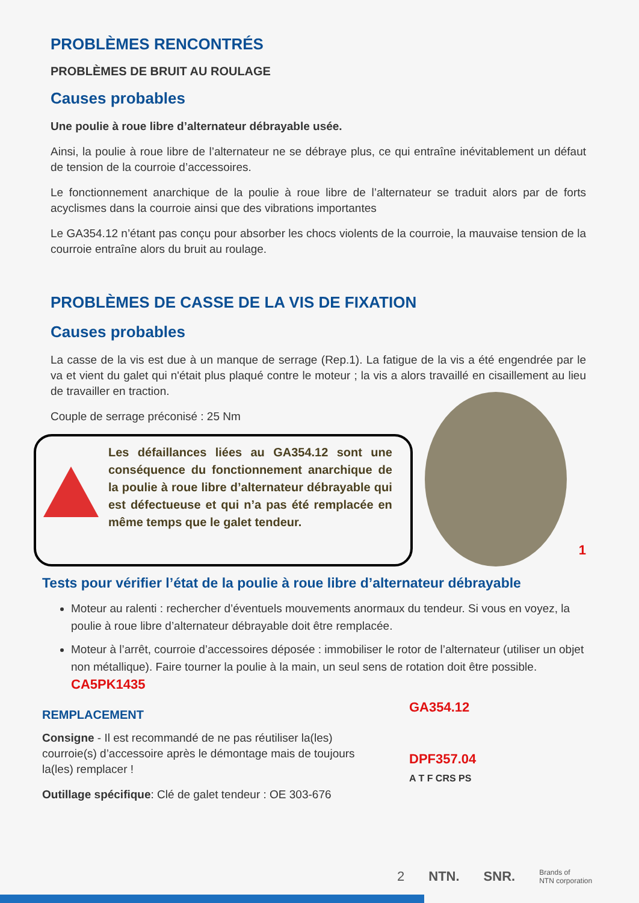PROBLÈMES RENCONTRÉS
PROBLÈMES DE BRUIT AU ROULAGE
Causes probables
Une poulie à roue libre d’alternateur débrayable usée.
Ainsi, la poulie à roue libre de l’alternateur ne se débraye plus, ce qui entraîne inévitablement un défaut de tension de la courroie d’accessoires.
Le fonctionnement anarchique de la poulie à roue libre de l’alternateur se traduit alors par de forts acyclismes dans la courroie ainsi que des vibrations importantes
Le GA354.12 n’étant pas conçu pour absorber les chocs violents de la courroie, la mauvaise tension de la courroie entraîne alors du bruit au roulage.
PROBLÈMES DE CASSE DE LA VIS DE FIXATION
Causes probables
La casse de la vis est due à un manque de serrage (Rep.1). La fatigue de la vis a été engendrée par le va et vient du galet qui n'était plus plaqué contre le moteur ; la vis a alors travaillé en cisaillement au lieu de travailler en traction.
Couple de serrage préconisé : 25 Nm
Les défaillances liées au GA354.12 sont une conséquence du fonctionnement anarchique de la poulie à roue libre d’alternateur débrayable qui est défectueuse et qui n’a pas été remplacée en même temps que le galet tendeur.
1
Tests pour vérifier l’état de la poulie à roue libre d’alternateur débrayable
Moteur au ralenti : rechercher d’éventuels mouvements anormaux du tendeur. Si vous en voyez, la poulie à roue libre d’alternateur débrayable doit être remplacée.
Moteur à l’arrêt, courroie d’accessoires déposée : immobiliser le rotor de l’alternateur (utiliser un objet non métallique). Faire tourner la poulie à la main, un seul sens de rotation doit être possible. CA5PK1435
REMPLACEMENT
Consigne - Il est recommandé de ne pas réutiliser la(les) courroie(s) d’accessoire après le démontage mais de toujours la(les) remplacer !
Outillage spécifique: Clé de galet tendeur : OE 303-676
GA354.12
DPF357.04
A T F CRS PS
2 NTN. SNR. Brands of
NTN corporation